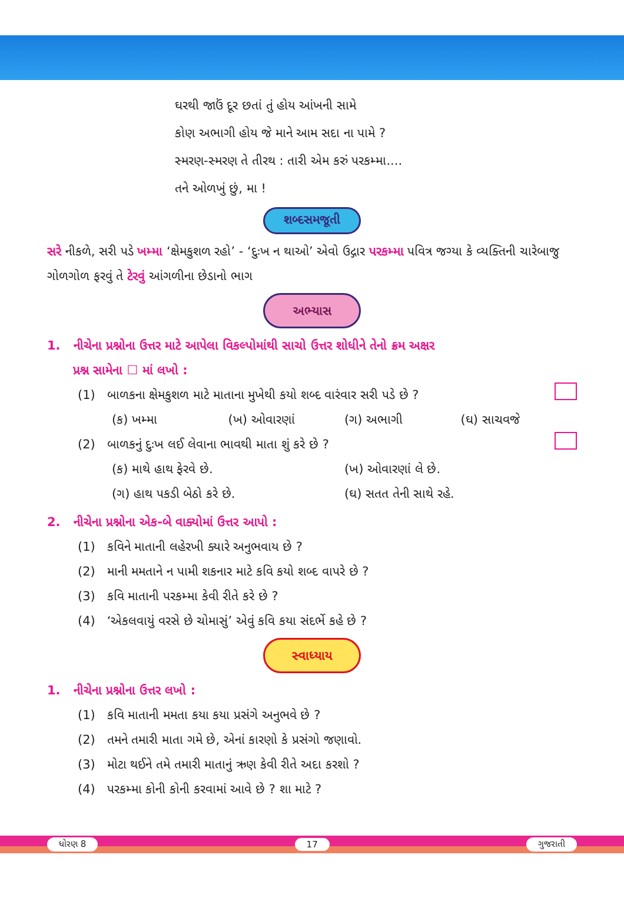ઘરથી જાઉં દૂર છતાં તું હોય આંખની સામે
કોણ અભાગી હોય જે માને આમ સદા ના પામે ?
સ્મરણ-સ્મરણ તે તીરથ : તારી એમ કરું પરકમ્મા....
તને ઓળખું છું, મા !
શબ્દસમજૂતી
સરે નીકળે, સરી પડે ખમ્મા ‘ક્ષેમકુશળ રહો’ - ‘દુઃખ ન થાઓ’ એવો ઉદ્ગાર પરકમ્મા પવિત્ર જગ્યા કે વ્યક્તિની ચારેબાજુ ગોળગોળ ફરવું તે ટેરવું આંગળીના છેડાનો ભાગ
અભ્યાસ
1. નીચેના પ્રશ્નોના ઉત્તર માટે આપેલા વિકલ્પોમાંથી સાચો ઉત્તર શોધીને તેનો ક્રમ અક્ષર
પ્રશ્ન સામેના ☐ માં લખો :
(1) બાળકના ક્ષેમકુશળ માટે માતાના મુખેથી કયો શબ્દ વારંવાર સરી પડે છે ?
(ક) ખમ્મા (ખ) ઓવારણાં (ગ) અભાગી (ઘ) સાચવજે
(2) બાળકનું દુઃખ લઈ લેવાના ભાવથી માતા શું કરે છે ?
(ક) માથે હાથ ફેરવે છે. (ખ) ઓવારણાં લે છે.
(ગ) હાથ પકડી બેઠો કરે છે. (ઘ) સતત તેની સાથે રહે.
2. નીચેના પ્રશ્નોના એક-બે વાક્યોમાં ઉત્તર આપો :
(1) કવિને માતાની લહેરખી ક્યારે અનુભવાય છે ?
(2) માની મમતાને ન પામી શકનાર માટે કવિ કયો શબ્દ વાપરે છે ?
(3) કવિ માતાની પરકમ્મા કેવી રીતે કરે છે ?
(4) ‘એકલવાયું વરસે છે ચોમાસું’ એવું કવિ કયા સંદર્ભે કહે છે ?
સ્વાધ્યાય
1. નીચેના પ્રશ્નોના ઉત્તર લખો :
(1) કવિ માતાની મમતા કયા કયા પ્રસંગે અનુભવે છે ?
(2) તમને તમારી માતા ગમે છે, એનાં કારણો કે પ્રસંગો જણાવો.
(3) મોટા થઈને તમે તમારી માતાનું ઋણ કેવી રીતે અદા કરશો ?
(4) પરકમ્મા કોની કોની કરવામાં આવે છે ? શા માટે ?
ધોરણ 8 17 ગુજરાતી